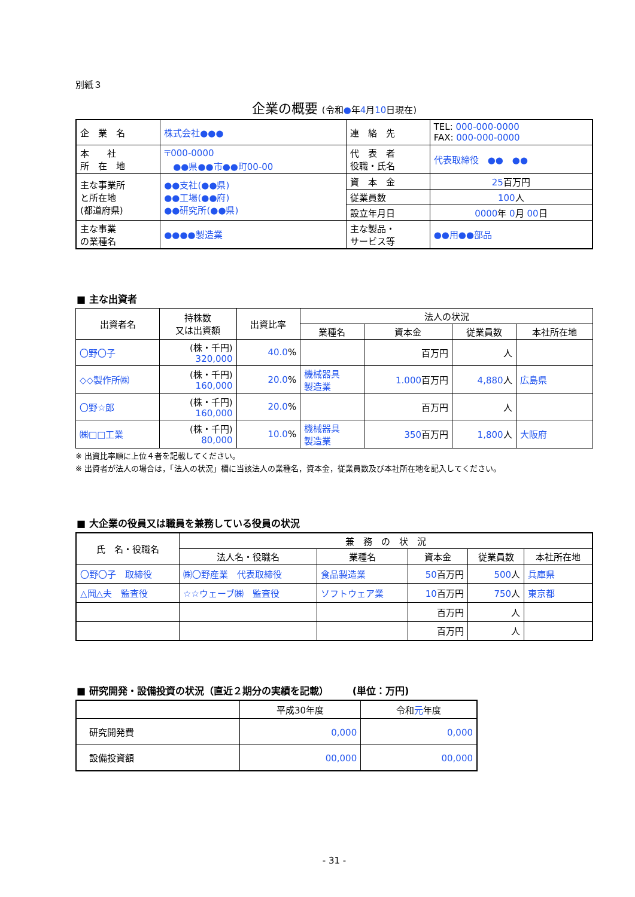別紙３
企業の概要 (令和●年4月10日現在)
| 企 業 名 | 株式会社●●● | 連 絡 先 | TEL: 000-000-0000 FAX: 000-000-0000 |
| 本 社 所 在 地 | 〒000-0000 ●●県●●市●●町00-00 | 代 表 者 役職・氏名 | 代表取締役 ●● ●● |
| 主な事業所 と所在地 (都道府県) | ●●支社(●●県) ●●工場(●●府) ●●研究所(●●県) | 資 本 金 | 25 百万円 |
| | | 従業員数 | 100 人 |
| | | 設立年月日 | 0000 年 0 月 00 日 |
| 主な事業 の業種名 | ●●●●製造業 | 主な製品・ サービス等 | ●●用●●部品 |
■ 主な出資者
| 出資者名 | 持株数 又は出資額 | 出資比率 | 法人の状況 | | | |
| --- | --- | --- | --- | --- | --- | --- |
| | | | 業種名 | 資本金 | 従業員数 | 本社所在地 |
| 〇野〇子 | (株・千円) 320,000 | 40.0 % | | 百万円 | 人 | |
| ◇◇製作所㈱ | (株・千円) 160,000 | 20.0 % | 機械器具 製造業 | 1.000 百万円 | 4,880 人 | 広島県 |
| 〇野☆郎 | (株・千円) 160,000 | 20.0 % | | 百万円 | 人 | |
| ㈱□□工業 | (株・千円) 80,000 | 10.0 % | 機械器具 製造業 | 350 百万円 | 1,800 人 | 大阪府 |
※ 出資比率順に上位４者を記載してください。
※ 出資者が法人の場合は，「法人の状況」欄に当該法人の業種名，資本金，従業員数及び本社所在地を記入してください。
■ 大企業の役員又は職員を兼務している役員の状況
| 氏 名・役職名 | 兼 務 の 状 況 | | | | |
| --- | --- | --- | --- | --- | --- |
| | 法人名・役職名 | 業種名 | 資本金 | 従業員数 | 本社所在地 |
| 〇野〇子 取締役 | ㈱〇野産業 代表取締役 | 食品製造業 | 50 百万円 | 500 人 | 兵庫県 |
| △岡△夫 監査役 | ☆☆ウェーブ㈱ 監査役 | ソフトウェア業 | 10 百万円 | 750 人 | 東京都 |
| | | | 百万円 | 人 | |
| | | | 百万円 | 人 | |
■ 研究開発・設備投資の状況（直近２期分の実績を記載）　　　(単位：万円)
| | 平成30年度 | 令和 元 年度 |
| 研究開発費 | 0,000 | 0,000 |
| 設備投資額 | 00,000 | 00,000 |
- 31 -